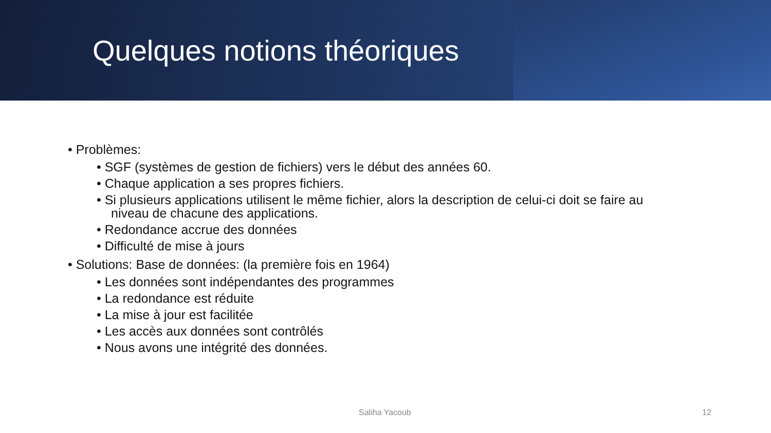Quelques notions théoriques
• Problèmes:
• SGF (systèmes de gestion de fichiers) vers le début des années 60.
• Chaque application a ses propres fichiers.
• Si plusieurs applications utilisent le même fichier, alors la description de celui-ci doit se faire au niveau de chacune des applications.
• Redondance accrue des données
• Difficulté de mise à jours
• Solutions: Base de données: (la première fois en 1964)
• Les données sont indépendantes des programmes
• La redondance est réduite
• La mise à jour est facilitée
• Les accès aux données sont contrôlés
• Nous avons une intégrité des données.
Saliha Yacoub 12